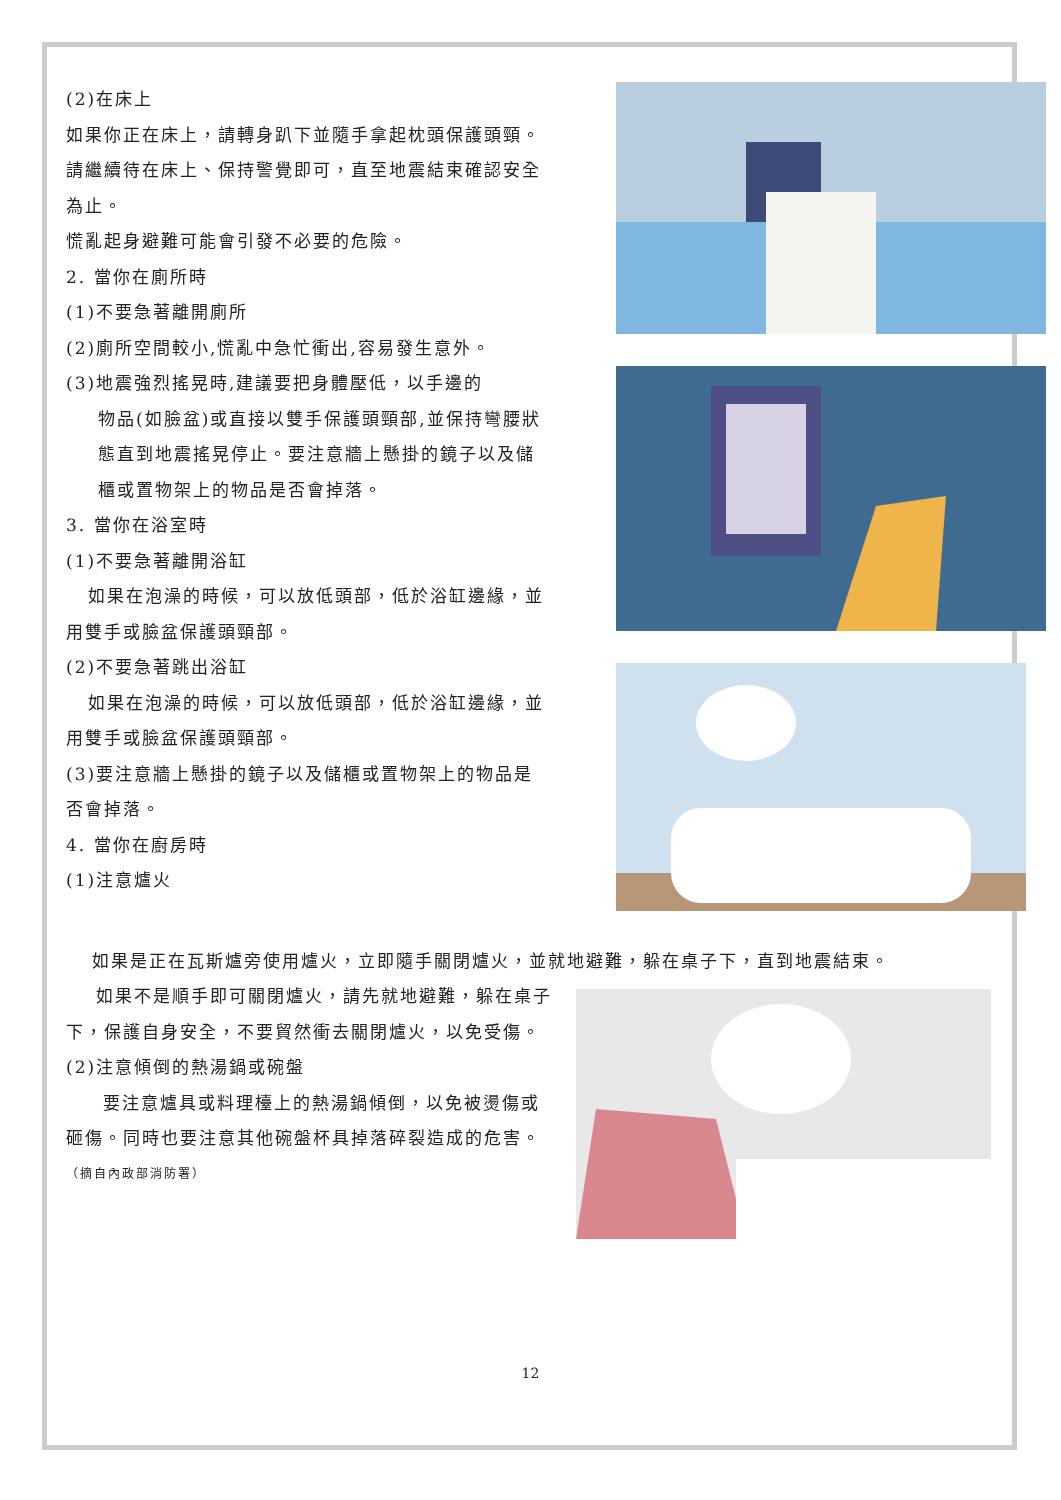(2)在床上
如果你正在床上，請轉身趴下並隨手拿起枕頭保護頭頸。
請繼續待在床上、保持警覺即可，直至地震結束確認安全為止。
慌亂起身避難可能會引發不必要的危險。
2. 當你在廁所時
(1)不要急著離開廁所
(2)廁所空間較小,慌亂中急忙衝出,容易發生意外。
(3)地震強烈搖晃時,建議要把身體壓低，以手邊的
物品(如臉盆)或直接以雙手保護頭頸部,並保持彎腰狀態直到地震搖晃停止。要注意牆上懸掛的鏡子以及儲櫃或置物架上的物品是否會掉落。
3. 當你在浴室時
(1)不要急著離開浴缸
如果在泡澡的時候，可以放低頭部，低於浴缸邊緣，並用雙手或臉盆保護頭頸部。
(2)不要急著跳出浴缸
如果在泡澡的時候，可以放低頭部，低於浴缸邊緣，並用雙手或臉盆保護頭頸部。
(3)要注意牆上懸掛的鏡子以及儲櫃或置物架上的物品是否會掉落。
4. 當你在廚房時
(1)注意爐火
如果是正在瓦斯爐旁使用爐火，立即隨手關閉爐火，並就地避難，躲在桌子下，直到地震結束。
如果不是順手即可關閉爐火，請先就地避難，躲在桌子下，保護自身安全，不要貿然衝去關閉爐火，以免受傷。
(2)注意傾倒的熱湯鍋或碗盤
要注意爐具或料理檯上的熱湯鍋傾倒，以免被燙傷或砸傷。同時也要注意其他碗盤杯具掉落碎裂造成的危害。
（摘自內政部消防署）
12